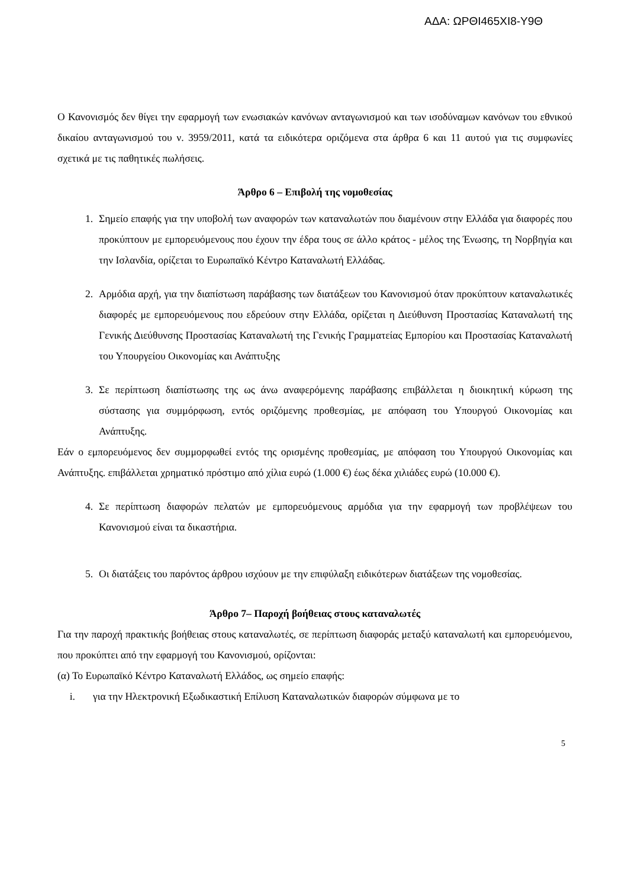ΑΔΑ: ΩΡΘΙ465ΧΙ8-Υ9Θ
Ο Κανονισμός δεν θίγει την εφαρμογή των ενωσιακών κανόνων ανταγωνισμού και των ισοδύναμων κανόνων του εθνικού δικαίου ανταγωνισμού του ν. 3959/2011, κατά τα ειδικότερα οριζόμενα στα άρθρα 6 και 11 αυτού για τις συμφωνίες σχετικά με τις παθητικές πωλήσεις.
Άρθρο 6 – Επιβολή της νομοθεσίας
1. Σημείο επαφής για την υποβολή των αναφορών των καταναλωτών που διαμένουν στην Ελλάδα για διαφορές που προκύπτουν με εμπορευόμενους που έχουν την έδρα τους σε άλλο κράτος - μέλος της Ένωσης, τη Νορβηγία και την Ισλανδία, ορίζεται το Ευρωπαϊκό Κέντρο Καταναλωτή Ελλάδας.
2. Αρμόδια αρχή, για την διαπίστωση παράβασης των διατάξεων του Κανονισμού όταν προκύπτουν καταναλωτικές διαφορές με εμπορευόμενους που εδρεύουν στην Ελλάδα, ορίζεται η Διεύθυνση Προστασίας Καταναλωτή της Γενικής Διεύθυνσης Προστασίας Καταναλωτή της Γενικής Γραμματείας Εμπορίου και Προστασίας Καταναλωτή του Υπουργείου Οικονομίας και Ανάπτυξης
3. Σε περίπτωση διαπίστωσης της ως άνω αναφερόμενης παράβασης επιβάλλεται η διοικητική κύρωση της σύστασης για συμμόρφωση, εντός οριζόμενης προθεσμίας, με απόφαση του Υπουργού Οικονομίας και Ανάπτυξης.
Εάν ο εμπορευόμενος δεν συμμορφωθεί εντός της ορισμένης προθεσμίας, με απόφαση του Υπουργού Οικονομίας και Ανάπτυξης. επιβάλλεται χρηματικό πρόστιμο από χίλια ευρώ (1.000 €) έως δέκα χιλιάδες ευρώ (10.000 €).
4. Σε περίπτωση διαφορών πελατών με εμπορευόμενους αρμόδια για την εφαρμογή των προβλέψεων του Κανονισμού είναι τα δικαστήρια.
5. Οι διατάξεις του παρόντος άρθρου ισχύουν με την επιφύλαξη ειδικότερων διατάξεων της νομοθεσίας.
Άρθρο 7– Παροχή βοήθειας στους καταναλωτές
Για την παροχή πρακτικής βοήθειας στους καταναλωτές, σε περίπτωση διαφοράς μεταξύ καταναλωτή και εμπορευόμενου, που προκύπτει από την εφαρμογή του Κανονισμού, ορίζονται:
(α) Το Ευρωπαϊκό Κέντρο Καταναλωτή Ελλάδος, ως σημείο επαφής:
i. για την Ηλεκτρονική Εξωδικαστική Επίλυση Καταναλωτικών διαφορών σύμφωνα με το
5